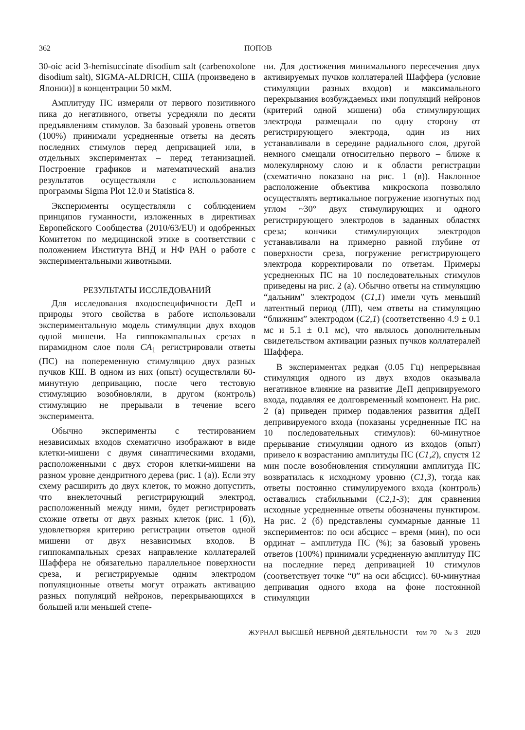362 ПОПОВ
30-oic acid 3-hemisuccinate disodium salt (carbenoxolone disodium salt), SIGMA-ALDRICH, США (произведено в Японии)] в концентрации 50 мкМ.
Амплитуду ПС измеряли от первого позитивного пика до негативного, ответы усредняли по десяти предъявлениям стимулов. За базовый уровень ответов (100%) принимали усредненные ответы на десять последних стимулов перед депривацией или, в отдельных экспериментах – перед тетанизацией. Построение графиков и математический анализ результатов осуществляли с использованием программы Sigma Plot 12.0 и Statistica 8.
Эксперименты осуществляли с соблюдением принципов гуманности, изложенных в директивах Европейского Сообщества (2010/63/EU) и одобренных Комитетом по медицинской этике в соответствии с положением Института ВНД и НФ РАН о работе с экспериментальными животными.
РЕЗУЛЬТАТЫ ИССЛЕДОВАНИЙ
Для исследования входоспецифичности ДеП и природы этого свойства в работе использовали экспериментальную модель стимуляции двух входов одной мишени. На гиппокампальных срезах в пирамидном слое поля CA<sub>1</sub> регистрировали ответы (ПС) на попеременную стимуляцию двух разных пучков КШ. В одном из них (опыт) осуществляли 60-минутную депривацию, после чего тестовую стимуляцию возобновляли, в другом (контроль) стимуляцию не прерывали в течение всего эксперимента.
Обычно эксперименты с тестированием независимых входов схематично изображают в виде клетки-мишени с двумя синаптическими входами, расположенными с двух сторон клетки-мишени на разном уровне дендритного дерева (рис. 1 (а)). Если эту схему расширить до двух клеток, то можно допустить, что внеклеточный регистрирующий электрод, расположенный между ними, будет регистрировать схожие ответы от двух разных клеток (рис. 1 (б)), удовлетворяя критерию регистрации ответов одной мишени от двух независимых входов. В гиппокампальных срезах направление коллатералей Шаффера не обязательно параллельное поверхности среза, и регистрируемые одним электродом популяционные ответы могут отражать активацию разных популяций нейронов, перекрывающихся в большей или меньшей степе-
ни. Для достижения минимального пересечения двух активируемых пучков коллатералей Шаффера (условие стимуляции разных входов) и максимального перекрывания возбуждаемых ими популяций нейронов (критерий одной мишени) оба стимулирующих электрода размещали по одну сторону от регистрирующего электрода, один из них устанавливали в середине радиального слоя, другой немного смещали относительно первого – ближе к молекулярному слою и к области регистрации (схематично показано на рис. 1 (в)). Наклонное расположение объектива микроскопа позволяло осуществлять вертикальное погружение изогнутых под углом ~30° двух стимулирующих и одного регистрирующего электродов в заданных областях среза; кончики стимулирующих электродов устанавливали на примерно равной глубине от поверхности среза, погружение регистрирующего электрода корректировали по ответам. Примеры усредненных ПС на 10 последовательных стимулов приведены на рис. 2 (а). Обычно ответы на стимуляцию “дальним” электродом (C1,1) имели чуть меньший латентный период (ЛП), чем ответы на стимуляцию “ближним” электродом (C2,1) (соответственно 4.9 ± 0.1 мс и 5.1 ± 0.1 мс), что являлось дополнительным свидетельством активации разных пучков коллатералей Шаффера.
В экспериментах редкая (0.05 Гц) непрерывная стимуляция одного из двух входов оказывала негативное влияние на развитие ДеП депривируемого входа, подавляя ее долговременный компонент. На рис. 2 (а) приведен пример подавления развития дДеП депривируемого входа (показаны усредненные ПС на 10 последовательных стимулов): 60-минутное прерывание стимуляции одного из входов (опыт) привело к возрастанию амплитуды ПС (C1,2), спустя 12 мин после возобновления стимуляции амплитуда ПС возвратилась к исходному уровню (C1,3), тогда как ответы постоянно стимулируемого входа (контроль) оставались стабильными (C2,1-3); для сравнения исходные усредненные ответы обозначены пунктиром. На рис. 2 (б) представлены суммарные данные 11 экспериментов: по оси абсцисс – время (мин), по оси ординат – амплитуда ПС (%); за базовый уровень ответов (100%) принимали усредненную амплитуду ПС на последние перед депривацией 10 стимулов (соответствует точке “0” на оси абсцисс). 60-минутная депривация одного входа на фоне постоянной стимуляции
ЖУРНАЛ ВЫСШЕЙ НЕРВНОЙ ДЕЯТЕЛЬНОСТИ том 70 № 3 2020